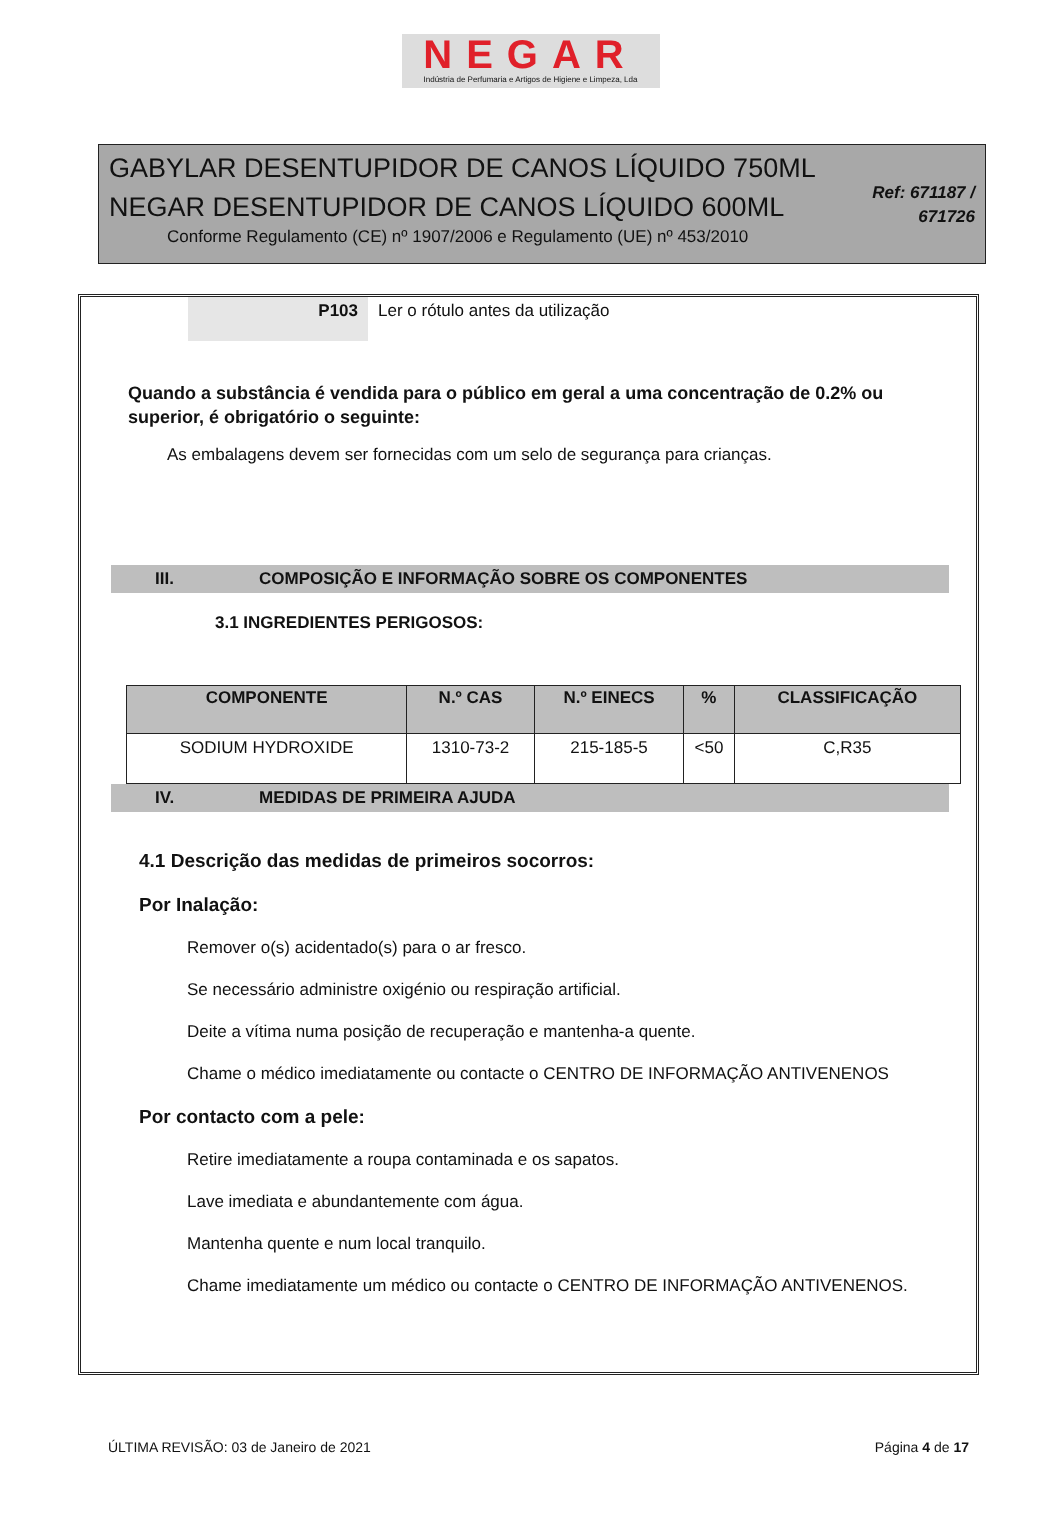NEGAR
Indústria de Perfumaria e Artigos de Higiene e Limpeza, Lda
GABYLAR DESENTUPIDOR DE CANOS LÍQUIDO 750ML
NEGAR DESENTUPIDOR DE CANOS LÍQUIDO 600ML
Conforme Regulamento (CE) nº 1907/2006 e Regulamento (UE) nº 453/2010
Ref: 671187 / 671726
P103 Ler o rótulo antes da utilização
Quando a substância é vendida para o público em geral a uma concentração de 0.2% ou superior, é obrigatório o seguinte:
As embalagens devem ser fornecidas com um selo de segurança para crianças.
III. COMPOSIÇÃO E INFORMAÇÃO SOBRE OS COMPONENTES
3.1 INGREDIENTES PERIGOSOS:
| COMPONENTE | N.º CAS | N.º EINECS | % | CLASSIFICAÇÃO |
| --- | --- | --- | --- | --- |
| SODIUM HYDROXIDE | 1310-73-2 | 215-185-5 | <50 | C,R35 |
IV. MEDIDAS DE PRIMEIRA AJUDA
4.1 Descrição das medidas de primeiros socorros:
Por Inalação:
Remover o(s) acidentado(s) para o ar fresco.
Se necessário administre oxigénio ou respiração artificial.
Deite a vítima numa posição de recuperação e mantenha-a quente.
Chame o médico imediatamente ou contacte o CENTRO DE INFORMAÇÃO ANTIVENENOS
Por contacto com a pele:
Retire imediatamente a roupa contaminada e os sapatos.
Lave imediata e abundantemente com água.
Mantenha quente e num local tranquilo.
Chame imediatamente um médico ou contacte o CENTRO DE INFORMAÇÃO ANTIVENENOS.
ÚLTIMA REVISÃO: 03 de Janeiro de 2021 Página 4 de 17